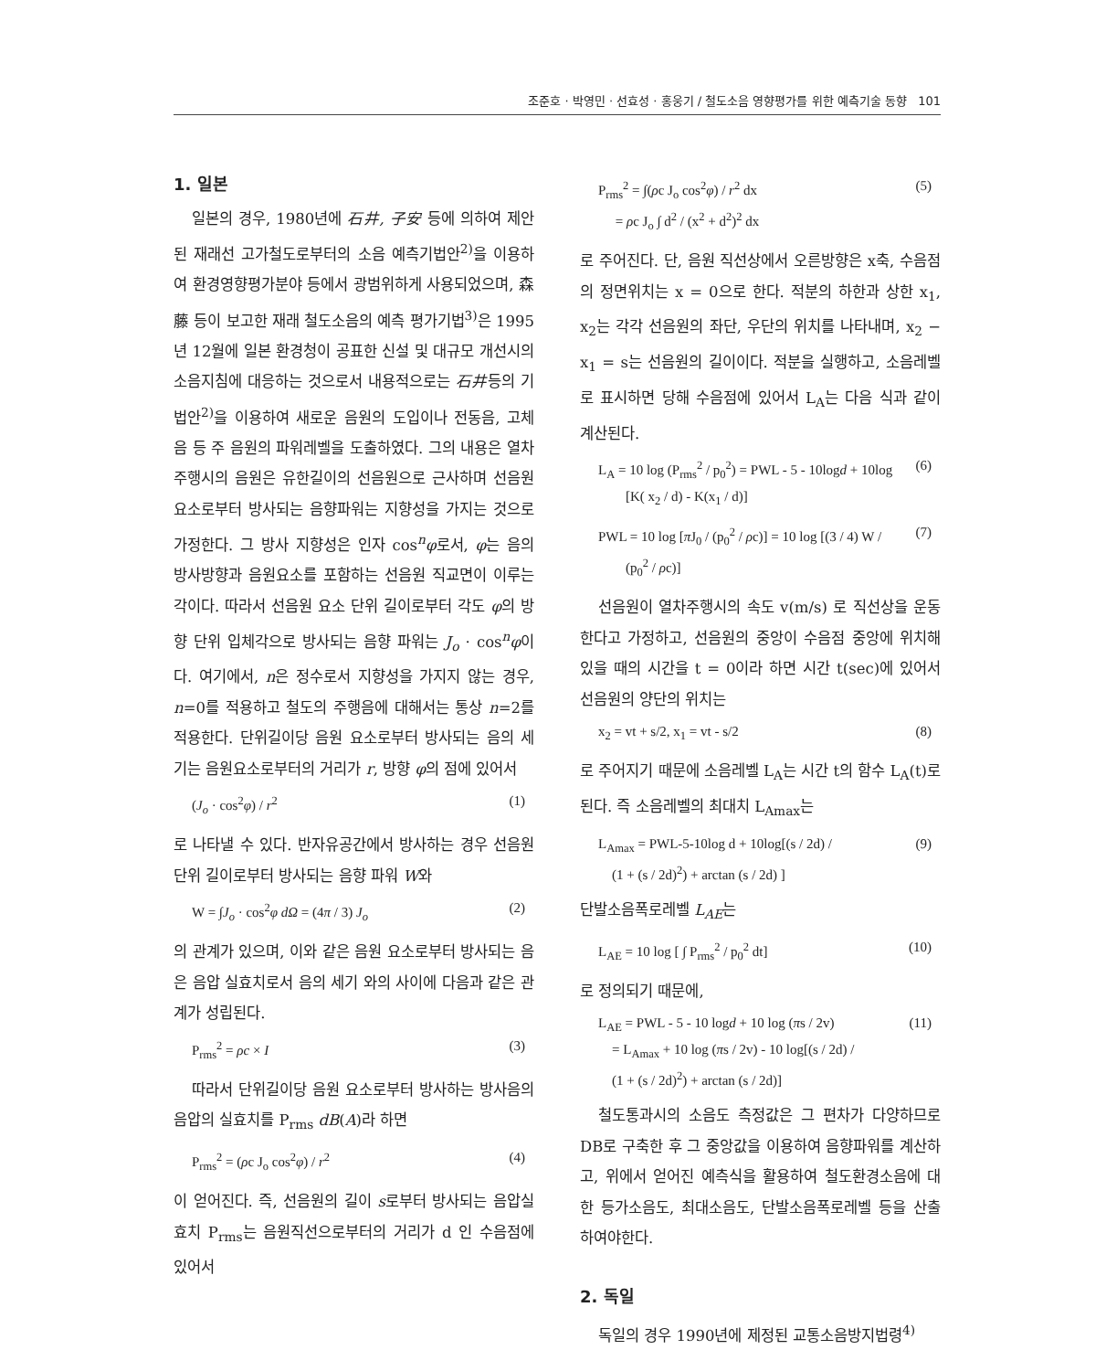조준호 · 박영민 · 선효성 · 홍웅기 / 철도소음 영향평가를 위한 예측기술 동향 101
1. 일본
일본의 경우, 1980년에 石井, 子安 등에 의하여 제안된 재래선 고가철도로부터의 소음 예측기법안<sup>2)</sup>을 이용하여 환경영향평가분야 등에서 광범위하게 사용되었으며, 森藤 등이 보고한 재래 철도소음의 예측 평가기법<sup>3)</sup>은 1995년 12월에 일본 환경청이 공표한 신설 및 대규모 개선시의 소음지침에 대응하는 것으로서 내용적으로는 石井등의 기법안<sup>2)</sup>을 이용하여 새로운 음원의 도입이나 전동음, 고체음 등 주 음원의 파워레벨을 도출하였다. 그의 내용은 열차 주행시의 음원은 유한길이의 선음원으로 근사하며 선음원 요소로부터 방사되는 음향파워는 지향성을 가지는 것으로 가정한다. 그 방사 지향성은 인자 cos<sup>n</sup>φ로서, φ는 음의 방사방향과 음원요소를 포함하는 선음원 직교면이 이루는 각이다. 따라서 선음원 요소 단위 길이로부터 각도 φ의 방향 단위 입체각으로 방사되는 음향 파워는 J<sub>o</sub> · cos<sup>n</sup>φ이다. 여기에서, n은 정수로서 지향성을 가지지 않는 경우, n=0를 적용하고 철도의 주행음에 대해서는 통상 n=2를 적용한다. 단위길이당 음원 요소로부터 방사되는 음의 세기는 음원요소로부터의 거리가 r, 방향 φ의 점에 있어서
(J<sub>o</sub> · cos<sup>2</sup>φ) / r<sup>2</sup> (1)
로 나타낼 수 있다. 반자유공간에서 방사하는 경우 선음원 단위 길이로부터 방사되는 음향 파워 W와
W = ∫J<sub>o</sub> · cos<sup>2</sup>φ dΩ = (4π / 3) J<sub>o</sub> (2)
의 관계가 있으며, 이와 같은 음원 요소로부터 방사되는 음은 음압 실효치로서 음의 세기 와의 사이에 다음과 같은 관계가 성립된다.
P<sub>rms</sub><sup>2</sup> = ρc × I (3)
따라서 단위길이당 음원 요소로부터 방사하는 방사음의 음압의 실효치를 P<sub>rms</sub> dB(A)라 하면
P<sub>rms</sub><sup>2</sup> = (ρc J<sub>o</sub> cos<sup>2</sup>φ) / r<sup>2</sup> (4)
이 얻어진다. 즉, 선음원의 길이 s로부터 방사되는 음압실효치 P<sub>rms</sub>는 음원직선으로부터의 거리가 d 인 수음점에 있어서
P<sub>rms</sub><sup>2</sup> = ∫(ρc J<sub>o</sub> cos<sup>2</sup>φ) / r<sup>2</sup> dx
= ρc J<sub>o</sub> ∫ d<sup>2</sup> / (x<sup>2</sup> + d<sup>2</sup>)<sup>2</sup> dx (5)
로 주어진다. 단, 음원 직선상에서 오른방향은 x축, 수음점의 정면위치는 x = 0으로 한다. 적분의 하한과 상한 x<sub>1</sub>, x<sub>2</sub>는 각각 선음원의 좌단, 우단의 위치를 나타내며, x<sub>2</sub> − x<sub>1</sub> = s는 선음원의 길이이다. 적분을 실행하고, 소음레벨로 표시하면 당해 수음점에 있어서 L<sub>A</sub>는 다음 식과 같이 계산된다.
L<sub>A</sub> = 10 log (P<sub>rms</sub><sup>2</sup> / p<sub>0</sub><sup>2</sup>) = PWL - 5 - 10logd + 10log
[K( x<sub>2</sub> / d) - K(x<sub>1</sub> / d)] (6)
PWL = 10 log [π J<sub>0</sub> / (p<sub>0</sub><sup>2</sup> / ρc)] = 10 log [(3 / 4) W /
(p<sub>0</sub><sup>2</sup> / ρc)] (7)
선음원이 열차주행시의 속도 v(m/s) 로 직선상을 운동한다고 가정하고, 선음원의 중앙이 수음점 중앙에 위치해있을 때의 시간을 t = 0이라 하면 시간 t(sec)에 있어서 선음원의 양단의 위치는
x<sub>2</sub> = vt + s/2, x<sub>1</sub> = vt - s/2 (8)
로 주어지기 때문에 소음레벨 L<sub>A</sub>는 시간 t의 함수 L<sub>A</sub>(t)로 된다. 즉 소음레벨의 최대치 L<sub>Amax</sub>는
L<sub>Amax</sub> = PWL-5-10log d + 10log[(s / 2d) /
(1 + (s / 2d)<sup>2</sup>) + arctan (s / 2d) ] (9)
단발소음폭로레벨 L<sub>AE</sub>는
L<sub>AE</sub> = 10 log [ ∫ P<sub>rms</sub><sup>2</sup> / p<sub>0</sub><sup>2</sup> dt] (10)
로 정의되기 때문에,
L<sub>AE</sub> = PWL - 5 - 10 logd + 10 log (πs / 2v)
= L<sub>Amax</sub> + 10 log (πs / 2v) - 10 log[(s / 2d) /
(1 + (s / 2d)<sup>2</sup>) + arctan (s / 2d)] (11)
철도통과시의 소음도 측정값은 그 편차가 다양하므로 DB로 구축한 후 그 중앙값을 이용하여 음향파워를 계산하고, 위에서 얻어진 예측식을 활용하여 철도환경소음에 대한 등가소음도, 최대소음도, 단발소음폭로레벨 등을 산출하여야한다.
2. 독일
독일의 경우 1990년에 제정된 교통소음방지법령<sup>4)</sup>